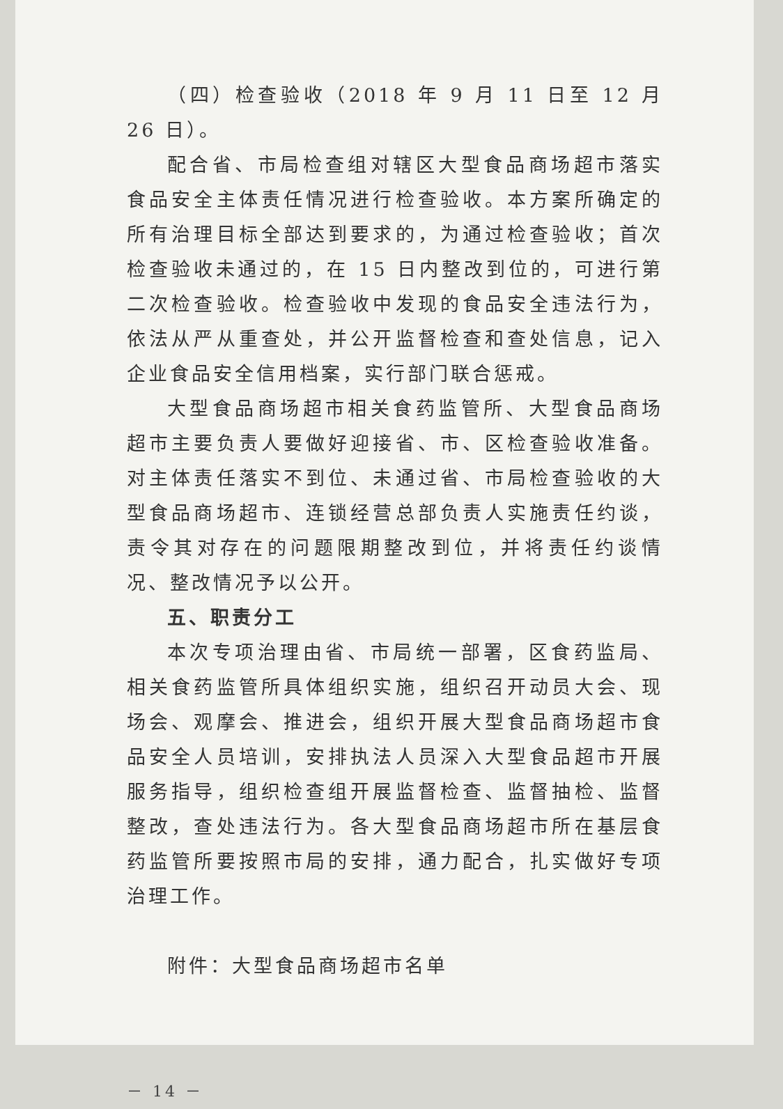（四）检查验收（2018 年 9 月 11 日至 12 月 26 日）。
配合省、市局检查组对辖区大型食品商场超市落实食品安全主体责任情况进行检查验收。本方案所确定的所有治理目标全部达到要求的，为通过检查验收；首次检查验收未通过的，在 15 日内整改到位的，可进行第二次检查验收。检查验收中发现的食品安全违法行为，依法从严从重查处，并公开监督检查和查处信息，记入企业食品安全信用档案，实行部门联合惩戒。
大型食品商场超市相关食药监管所、大型食品商场超市主要负责人要做好迎接省、市、区检查验收准备。对主体责任落实不到位、未通过省、市局检查验收的大型食品商场超市、连锁经营总部负责人实施责任约谈，责令其对存在的问题限期整改到位，并将责任约谈情况、整改情况予以公开。
五、职责分工
本次专项治理由省、市局统一部署，区食药监局、相关食药监管所具体组织实施，组织召开动员大会、现场会、观摩会、推进会，组织开展大型食品商场超市食品安全人员培训，安排执法人员深入大型食品超市开展服务指导，组织检查组开展监督检查、监督抽检、监督整改，查处违法行为。各大型食品商场超市所在基层食药监管所要按照市局的安排，通力配合，扎实做好专项治理工作。
附件：大型食品商场超市名单
－ 14 －